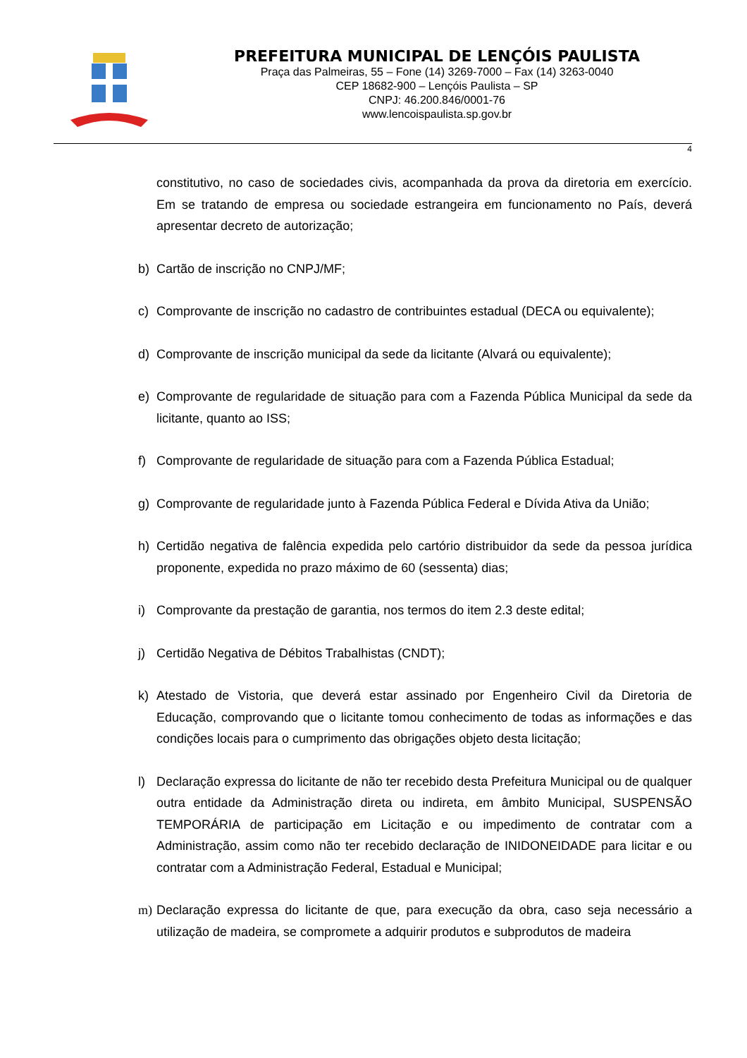PREFEITURA MUNICIPAL DE LENÇÓIS PAULISTA
Praça das Palmeiras, 55 – Fone (14) 3269-7000 – Fax (14) 3263-0040
CEP 18682-900 – Lençóis Paulista – SP
CNPJ: 46.200.846/0001-76
www.lencoispaulista.sp.gov.br
4
constitutivo, no caso de sociedades civis, acompanhada da prova da diretoria em exercício. Em se tratando de empresa ou sociedade estrangeira em funcionamento no País, deverá apresentar decreto de autorização;
b) Cartão de inscrição no CNPJ/MF;
c) Comprovante de inscrição no cadastro de contribuintes estadual (DECA ou equivalente);
d) Comprovante de inscrição municipal da sede da licitante (Alvará ou equivalente);
e) Comprovante de regularidade de situação para com a Fazenda Pública Municipal da sede da licitante, quanto ao ISS;
f) Comprovante de regularidade de situação para com a Fazenda Pública Estadual;
g) Comprovante de regularidade junto à Fazenda Pública Federal e Dívida Ativa da União;
h) Certidão negativa de falência expedida pelo cartório distribuidor da sede da pessoa jurídica proponente, expedida no prazo máximo de 60 (sessenta) dias;
i) Comprovante da prestação de garantia, nos termos do item 2.3 deste edital;
j) Certidão Negativa de Débitos Trabalhistas (CNDT);
k) Atestado de Vistoria, que deverá estar assinado por Engenheiro Civil da Diretoria de Educação, comprovando que o licitante tomou conhecimento de todas as informações e das condições locais para o cumprimento das obrigações objeto desta licitação;
l) Declaração expressa do licitante de não ter recebido desta Prefeitura Municipal ou de qualquer outra entidade da Administração direta ou indireta, em âmbito Municipal, SUSPENSÃO TEMPORÁRIA de participação em Licitação e ou impedimento de contratar com a Administração, assim como não ter recebido declaração de INIDONEIDADE para licitar e ou contratar com a Administração Federal, Estadual e Municipal;
m) Declaração expressa do licitante de que, para execução da obra, caso seja necessário a utilização de madeira, se compromete a adquirir produtos e subprodutos de madeira